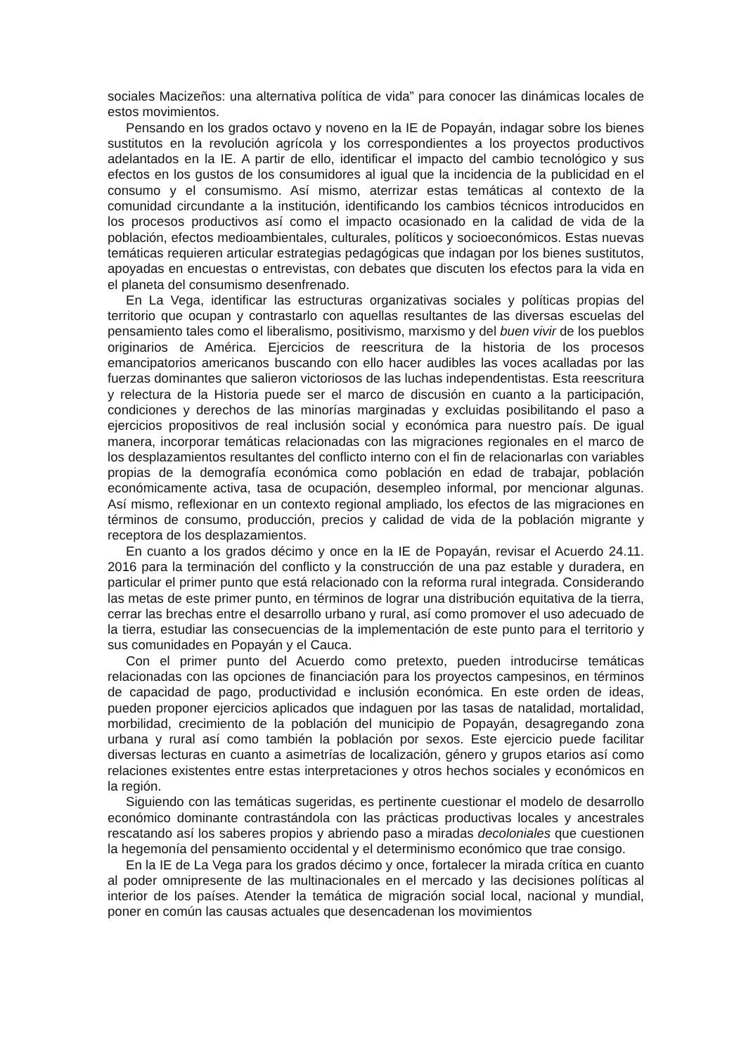sociales Macizeños: una alternativa política de vida” para conocer las dinámicas locales de estos movimientos.
Pensando en los grados octavo y noveno en la IE de Popayán, indagar sobre los bienes sustitutos en la revolución agrícola y los correspondientes a los proyectos productivos adelantados en la IE. A partir de ello, identificar el impacto del cambio tecnológico y sus efectos en los gustos de los consumidores al igual que la incidencia de la publicidad en el consumo y el consumismo. Así mismo, aterrizar estas temáticas al contexto de la comunidad circundante a la institución, identificando los cambios técnicos introducidos en los procesos productivos así como el impacto ocasionado en la calidad de vida de la población, efectos medioambientales, culturales, políticos y socioeconómicos. Estas nuevas temáticas requieren articular estrategias pedagógicas que indagan por los bienes sustitutos, apoyadas en encuestas o entrevistas, con debates que discuten los efectos para la vida en el planeta del consumismo desenfrenado.
En La Vega, identificar las estructuras organizativas sociales y políticas propias del territorio que ocupan y contrastarlo con aquellas resultantes de las diversas escuelas del pensamiento tales como el liberalismo, positivismo, marxismo y del buen vivir de los pueblos originarios de América. Ejercicios de reescritura de la historia de los procesos emancipatorios americanos buscando con ello hacer audibles las voces acalladas por las fuerzas dominantes que salieron victoriosos de las luchas independentistas. Esta reescritura y relectura de la Historia puede ser el marco de discusión en cuanto a la participación, condiciones y derechos de las minorías marginadas y excluidas posibilitando el paso a ejercicios propositivos de real inclusión social y económica para nuestro país. De igual manera, incorporar temáticas relacionadas con las migraciones regionales en el marco de los desplazamientos resultantes del conflicto interno con el fin de relacionarlas con variables propias de la demografía económica como población en edad de trabajar, población económicamente activa, tasa de ocupación, desempleo informal, por mencionar algunas. Así mismo, reflexionar en un contexto regional ampliado, los efectos de las migraciones en términos de consumo, producción, precios y calidad de vida de la población migrante y receptora de los desplazamientos.
En cuanto a los grados décimo y once en la IE de Popayán, revisar el Acuerdo 24.11. 2016 para la terminación del conflicto y la construcción de una paz estable y duradera, en particular el primer punto que está relacionado con la reforma rural integrada. Considerando las metas de este primer punto, en términos de lograr una distribución equitativa de la tierra, cerrar las brechas entre el desarrollo urbano y rural, así como promover el uso adecuado de la tierra, estudiar las consecuencias de la implementación de este punto para el territorio y sus comunidades en Popayán y el Cauca.
Con el primer punto del Acuerdo como pretexto, pueden introducirse temáticas relacionadas con las opciones de financiación para los proyectos campesinos, en términos de capacidad de pago, productividad e inclusión económica. En este orden de ideas, pueden proponer ejercicios aplicados que indaguen por las tasas de natalidad, mortalidad, morbilidad, crecimiento de la población del municipio de Popayán, desagregando zona urbana y rural así como también la población por sexos. Este ejercicio puede facilitar diversas lecturas en cuanto a asimetrías de localización, género y grupos etarios así como relaciones existentes entre estas interpretaciones y otros hechos sociales y económicos en la región.
Siguiendo con las temáticas sugeridas, es pertinente cuestionar el modelo de desarrollo económico dominante contrastándola con las prácticas productivas locales y ancestrales rescatando así los saberes propios y abriendo paso a miradas decoloniales que cuestionen la hegemonía del pensamiento occidental y el determinismo económico que trae consigo.
En la IE de La Vega para los grados décimo y once, fortalecer la mirada crítica en cuanto al poder omnipresente de las multinacionales en el mercado y las decisiones políticas al interior de los países. Atender la temática de migración social local, nacional y mundial, poner en común las causas actuales que desencadenan los movimientos